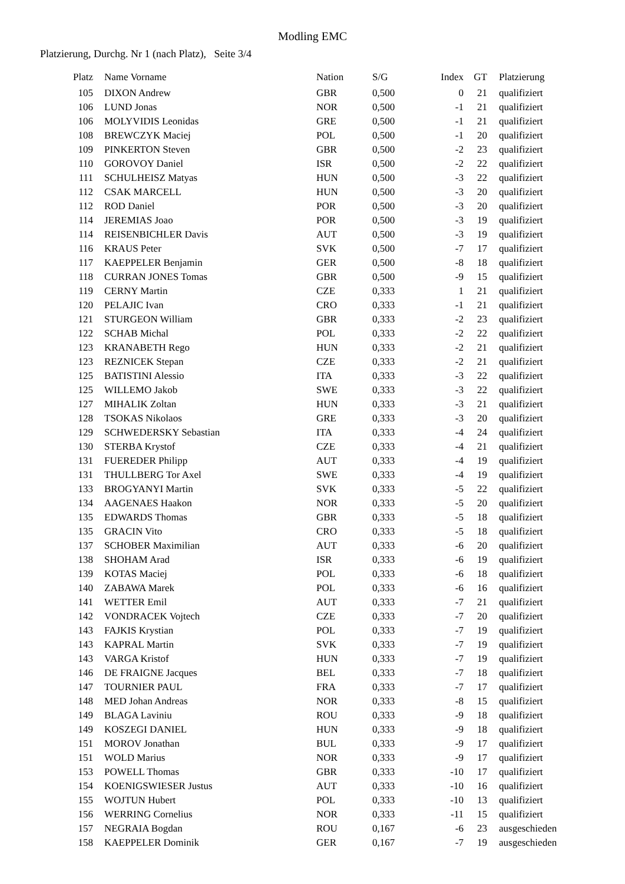Modling EMC
Platzierung, Durchg. Nr 1 (nach Platz), Seite 3/4
| Platz | | Name Vorname | Nation | S/G | Index | GT | | Platzierung |
| --- | --- | --- | --- | --- | --- | --- | --- | --- |
| 105 | | DIXON Andrew | GBR | 0,500 | 0 | 21 | | qualifiziert |
| 106 | | LUND Jonas | NOR | 0,500 | -1 | 21 | | qualifiziert |
| 106 | | MOLYVIDIS Leonidas | GRE | 0,500 | -1 | 21 | | qualifiziert |
| 108 | | BREWCZYK Maciej | POL | 0,500 | -1 | 20 | | qualifiziert |
| 109 | | PINKERTON Steven | GBR | 0,500 | -2 | 23 | | qualifiziert |
| 110 | | GOROVOY Daniel | ISR | 0,500 | -2 | 22 | | qualifiziert |
| 111 | | SCHULHEISZ Matyas | HUN | 0,500 | -3 | 22 | | qualifiziert |
| 112 | | CSAK MARCELL | HUN | 0,500 | -3 | 20 | | qualifiziert |
| 112 | | ROD Daniel | POR | 0,500 | -3 | 20 | | qualifiziert |
| 114 | | JEREMIAS Joao | POR | 0,500 | -3 | 19 | | qualifiziert |
| 114 | | REISENBICHLER Davis | AUT | 0,500 | -3 | 19 | | qualifiziert |
| 116 | | KRAUS Peter | SVK | 0,500 | -7 | 17 | | qualifiziert |
| 117 | | KAEPPELER Benjamin | GER | 0,500 | -8 | 18 | | qualifiziert |
| 118 | | CURRAN JONES Tomas | GBR | 0,500 | -9 | 15 | | qualifiziert |
| 119 | | CERNY Martin | CZE | 0,333 | 1 | 21 | | qualifiziert |
| 120 | | PELAJIC Ivan | CRO | 0,333 | -1 | 21 | | qualifiziert |
| 121 | | STURGEON William | GBR | 0,333 | -2 | 23 | | qualifiziert |
| 122 | | SCHAB Michal | POL | 0,333 | -2 | 22 | | qualifiziert |
| 123 | | KRANABETH Rego | HUN | 0,333 | -2 | 21 | | qualifiziert |
| 123 | | REZNICEK Stepan | CZE | 0,333 | -2 | 21 | | qualifiziert |
| 125 | | BATISTINI Alessio | ITA | 0,333 | -3 | 22 | | qualifiziert |
| 125 | | WILLEMO Jakob | SWE | 0,333 | -3 | 22 | | qualifiziert |
| 127 | | MIHALIK Zoltan | HUN | 0,333 | -3 | 21 | | qualifiziert |
| 128 | | TSOKAS Nikolaos | GRE | 0,333 | -3 | 20 | | qualifiziert |
| 129 | | SCHWEDERSKY Sebastian | ITA | 0,333 | -4 | 24 | | qualifiziert |
| 130 | | STERBA Krystof | CZE | 0,333 | -4 | 21 | | qualifiziert |
| 131 | | FUEREDER Philipp | AUT | 0,333 | -4 | 19 | | qualifiziert |
| 131 | | THULLBERG Tor Axel | SWE | 0,333 | -4 | 19 | | qualifiziert |
| 133 | | BROGYANYI Martin | SVK | 0,333 | -5 | 22 | | qualifiziert |
| 134 | | AAGENAES Haakon | NOR | 0,333 | -5 | 20 | | qualifiziert |
| 135 | | EDWARDS Thomas | GBR | 0,333 | -5 | 18 | | qualifiziert |
| 135 | | GRACIN Vito | CRO | 0,333 | -5 | 18 | | qualifiziert |
| 137 | | SCHOBER Maximilian | AUT | 0,333 | -6 | 20 | | qualifiziert |
| 138 | | SHOHAM Arad | ISR | 0,333 | -6 | 19 | | qualifiziert |
| 139 | | KOTAS Maciej | POL | 0,333 | -6 | 18 | | qualifiziert |
| 140 | | ZABAWA Marek | POL | 0,333 | -6 | 16 | | qualifiziert |
| 141 | | WETTER Emil | AUT | 0,333 | -7 | 21 | | qualifiziert |
| 142 | | VONDRACEK Vojtech | CZE | 0,333 | -7 | 20 | | qualifiziert |
| 143 | | FAJKIS Krystian | POL | 0,333 | -7 | 19 | | qualifiziert |
| 143 | | KAPRAL Martin | SVK | 0,333 | -7 | 19 | | qualifiziert |
| 143 | | VARGA Kristof | HUN | 0,333 | -7 | 19 | | qualifiziert |
| 146 | | DE FRAIGNE Jacques | BEL | 0,333 | -7 | 18 | | qualifiziert |
| 147 | | TOURNIER PAUL | FRA | 0,333 | -7 | 17 | | qualifiziert |
| 148 | | MED Johan Andreas | NOR | 0,333 | -8 | 15 | | qualifiziert |
| 149 | | BLAGA Laviniu | ROU | 0,333 | -9 | 18 | | qualifiziert |
| 149 | | KOSZEGI DANIEL | HUN | 0,333 | -9 | 18 | | qualifiziert |
| 151 | | MOROV Jonathan | BUL | 0,333 | -9 | 17 | | qualifiziert |
| 151 | | WOLD Marius | NOR | 0,333 | -9 | 17 | | qualifiziert |
| 153 | | POWELL Thomas | GBR | 0,333 | -10 | 17 | | qualifiziert |
| 154 | | KOENIGSWIESER Justus | AUT | 0,333 | -10 | 16 | | qualifiziert |
| 155 | | WOJTUN Hubert | POL | 0,333 | -10 | 13 | | qualifiziert |
| 156 | | WERRING Cornelius | NOR | 0,333 | -11 | 15 | | qualifiziert |
| 157 | | NEGRAIA Bogdan | ROU | 0,167 | -6 | 23 | | ausgeschieden |
| 158 | | KAEPPELER Dominik | GER | 0,167 | -7 | 19 | | ausgeschieden |